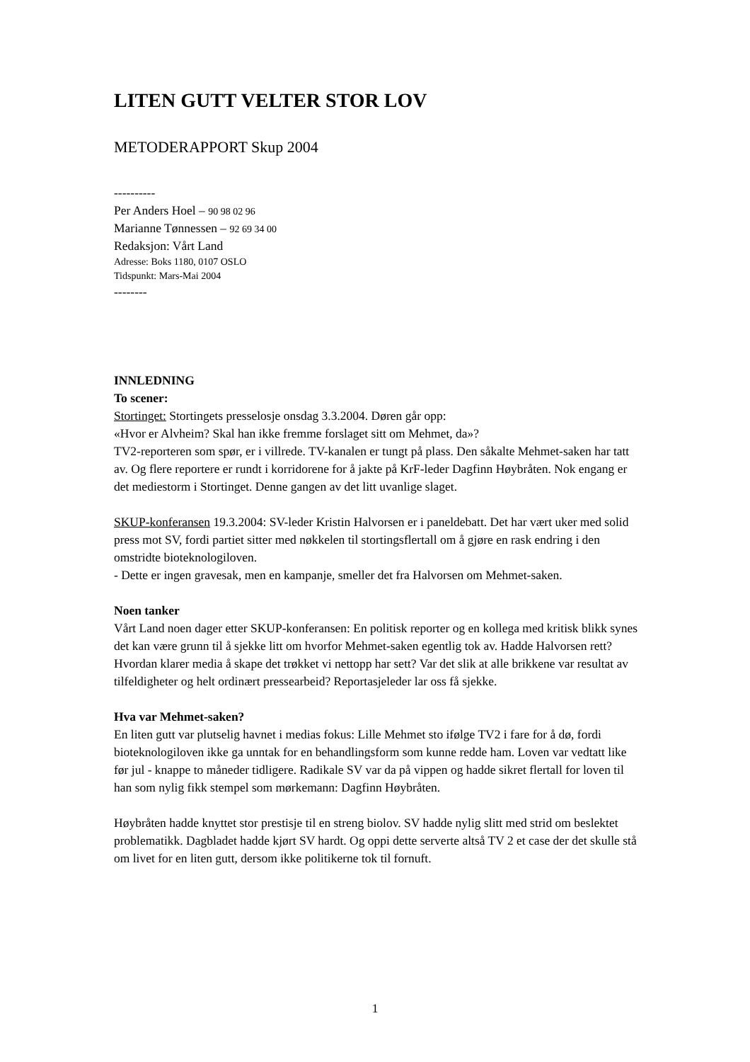LITEN GUTT VELTER STOR LOV
METODERAPPORT Skup 2004
----------
Per Anders Hoel – 90 98 02 96
Marianne Tønnessen – 92 69 34 00
Redaksjon: Vårt Land
Adresse: Boks 1180, 0107 OSLO
Tidspunkt: Mars-Mai 2004
--------
INNLEDNING
To scener:
Stortinget: Stortingets presselosje onsdag 3.3.2004. Døren går opp:
«Hvor er Alvheim? Skal han ikke fremme forslaget sitt om Mehmet, da»?
TV2-reporteren som spør, er i villrede. TV-kanalen er tungt på plass. Den såkalte Mehmet-saken har tatt av. Og flere reportere er rundt i korridorene for å jakte på KrF-leder Dagfinn Høybråten. Nok engang er det mediestorm i Stortinget. Denne gangen av det litt uvanlige slaget.
SKUP-konferansen 19.3.2004: SV-leder Kristin Halvorsen er i paneldebatt. Det har vært uker med solid press mot SV, fordi partiet sitter med nøkkelen til stortingsflertall om å gjøre en rask endring i den omstridte bioteknologiloven.
- Dette er ingen gravesak, men en kampanje, smeller det fra Halvorsen om Mehmet-saken.
Noen tanker
Vårt Land noen dager etter SKUP-konferansen: En politisk reporter og en kollega med kritisk blikk synes det kan være grunn til å sjekke litt om hvorfor Mehmet-saken egentlig tok av. Hadde Halvorsen rett? Hvordan klarer media å skape det trøkket vi nettopp har sett? Var det slik at alle brikkene var resultat av tilfeldigheter og helt ordinært pressearbeid? Reportasjeleder lar oss få sjekke.
Hva var Mehmet-saken?
En liten gutt var plutselig havnet i medias fokus: Lille Mehmet sto ifølge TV2 i fare for å dø, fordi bioteknologiloven ikke ga unntak for en behandlingsform som kunne redde ham. Loven var vedtatt like før jul - knappe to måneder tidligere. Radikale SV var da på vippen og hadde sikret flertall for loven til han som nylig fikk stempel som mørkemann: Dagfinn Høybråten.
Høybråten hadde knyttet stor prestisje til en streng biolov. SV hadde nylig slitt med strid om beslektet problematikk. Dagbladet hadde kjørt SV hardt. Og oppi dette serverte altså TV 2 et case der det skulle stå om livet for en liten gutt, dersom ikke politikerne tok til fornuft.
1